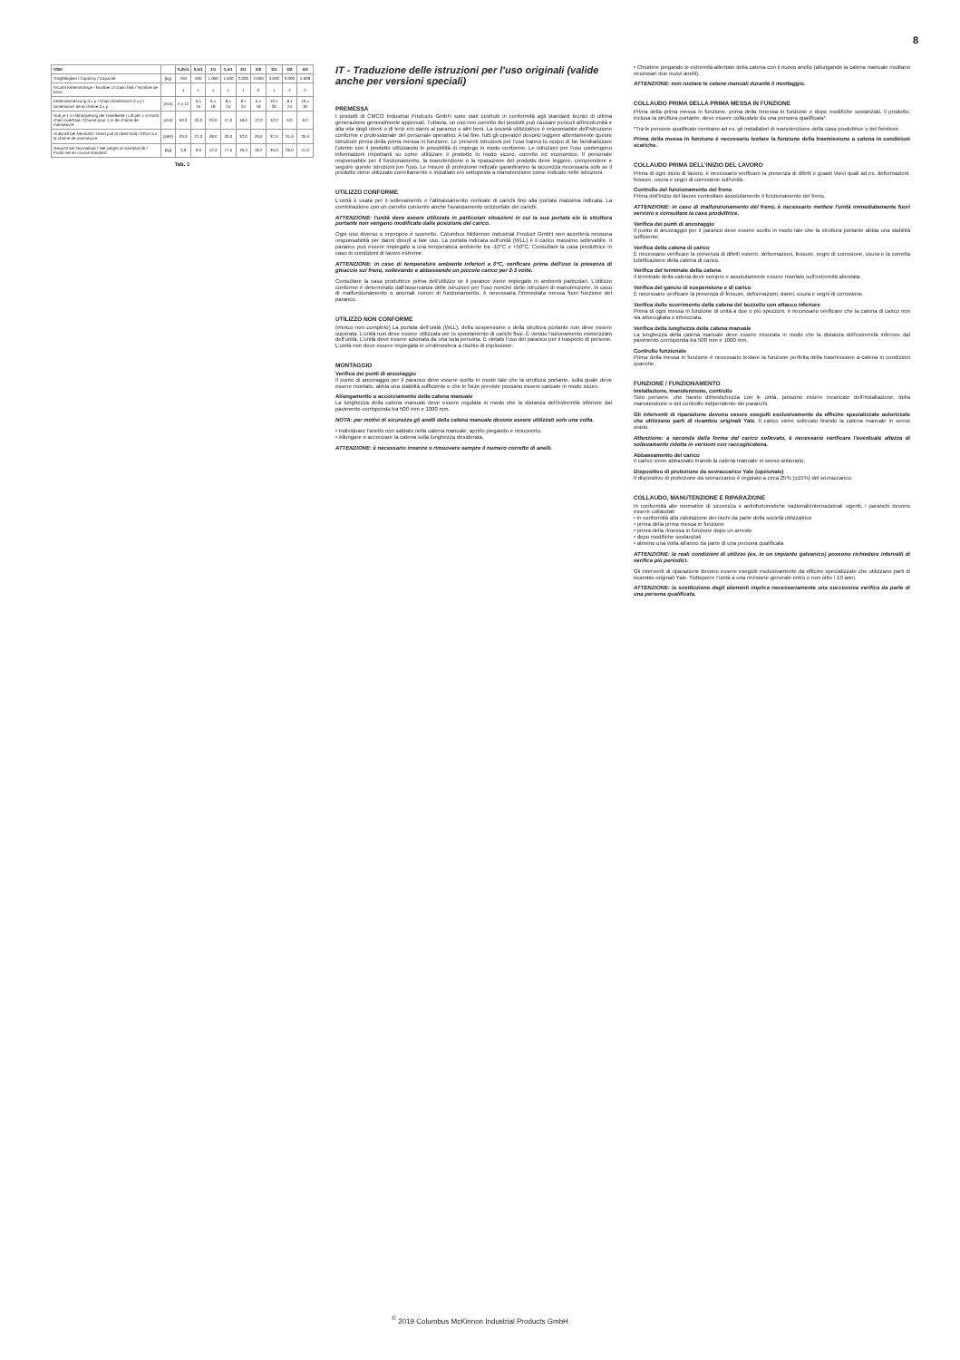8
| VSIII | | 0,25/1 | 0,5/1 | 1/1 | 1,5/1 | 2/1 | 2/2 | 3/1 | 3/2 | 5/2 |
| --- | --- | --- | --- | --- | --- | --- | --- | --- | --- | --- |
| Tragfähigkeit / Capacity / Capacité | [kg] | 250 | 500 | 1.000 | 1.500 | 2.000 | 2.000 | 3.000 | 3.000 | 5.000 |
| Anzahl Kettenstränge / Number of chain falls / Nombre de brins | | 1 | 1 | 1 | 1 | 1 | 2 | 1 | 2 | 2 |
| Kettenabmessung d x p / Chain dimensions d x p / Dimensions de la chaîne d x p | [mm] | 4 x 12 | 5 x 15 | 6 x 18 | 8 x 24 | 8 x 24 | 6 x 18 | 10 x 30 | 8 x 24 | 10 x 30 |
| Hub je 1 m Abhaspelung der Handkette / Lift per 1 m hand chain overhaul / Course pour 1 m de chaîne de manoeuvre | [mm] | 50,0 | 33,0 | 23,0 | 17,0 | 18,0 | 12,0 | 12,0 | 9,0 | 6,0 |
| Hubkraft bei Nennlast / Hand pull at rated load / Effort sur la chaîne de manoeuvre | [daN] | 20,0 | 21,0 | 28,0 | 30,0 | 33,0 | 29,0 | 37,0 | 31,0 | 35,0 |
| Gewicht bei Normalhub / Net weight at standard lift / Poids net en course standard | [kg] | 3,9 | 9,0 | 12,2 | 17,5 | 19,3 | 18,2 | 35,0 | 29,0 | 41,0 |
Tab. 1
IT - Traduzione delle istruzioni per l'uso originali (valide anche per versioni speciali)
PREMESSA
I prodotti di CMCO Industrial Products GmbH sono stati costruiti in conformità agli standard tecnici di ultima generazione generalmente approvati. Tuttavia, un uso non corretto dei prodotti può causare pericoli all'incolumità e alla vita degli utenti o di terzi e/o danni al paranco o altri beni. La società utilizzatrice è responsabile dell'istruzione conforme e professionale del personale operativo. A tal fine, tutti gli operatori devono leggere attentamente queste istruzioni prima della prima messa in funzione. Le presenti istruzioni per l'uso hanno lo scopo di far familiarizzare l'utente con il prodotto utilizzando le possibilità di impiego in modo conforme. Le istruzioni per l'uso contengono informazioni importanti su come utilizzare il prodotto in modo sicuro, corretto ed economico. Il personale responsabile per il funzionamento, la manutenzione o la riparazione del prodotto deve leggere, comprendere e seguire queste istruzioni per l'uso. Le misure di protezione indicate garantiranno la sicurezza necessaria solo se il prodotto viene utilizzato correttamente e installato e/o sottoposto a manutenzione come indicato nelle istruzioni.
UTILIZZO CONFORME
L'unità è usata per il sollevamento e l'abbassamento verticale di carichi fino alla portata massima indicata. La combinazione con un carrello consente anche l'avanzamento orizzontale dei carichi.
ATTENZIONE: l'unità deve essere utilizzata in particolari situazioni in cui la sua portata e/o la struttura portante non vengano modificate dalla posizione del carico.
Ogni uso diverso o improprio è scorretto. Columbus Mckinnon Industrial Product GmbH non accetterà nessuna responsabilità per danni dovuti a tale uso. La portata indicata sull'unità (WLL) è il carico massimo sollevabile. Il paranco può essere impiegato a una temperatura ambiente tra -10°C e +50°C. Consultare la casa produttrice in caso di condizioni di lavoro estreme.
ATTENZIONE: in caso di temperature ambiente inferiori a 0°C, verificare prima dell'uso la presenza di ghiaccio sul freno, sollevando e abbassando un piccolo carico per 2-3 volte.
Consultare la casa produttrice prima dell'utilizzo se il paranco viene impiegato in ambienti particolari. L'utilizzo conforme è determinato dall'osservanza delle istruzioni per l'uso nonché delle istruzioni di manutenzione. In caso di malfunzionamento o anomali rumori di funzionamento, è necessaria l'immediata messa fuori funzione del paranco.
UTILIZZO NON CONFORME
(elenco non completo) La portata dell'unità (WLL), della sospensione o della struttura portante non deve essere superata. L'unità non deve essere utilizzata per lo spostamento di carichi fissi. È vietato l'azionamento motorizzato dell'unità. L'unità deve essere azionata da una sola persona. È vietato l'uso del paranco per il trasporto di persone. L'unità non deve essere impiegata in un'atmosfera a rischio di esplosione.
MONTAGGIO
Verifica dei punti di ancoraggio
Il punto di ancoraggio per il paranco deve essere scelto in modo tale che la struttura portante, sulla quale deve essere montato, abbia una stabilità sufficiente e che le forze previste possano essere caricate in modo sicuro.
Allungamento o accorciamento della catena manuale
La lunghezza della catena manuale deve essere regolata in modo che la distanza dell'estremità inferiore dal pavimento corrisponda tra 500 mm e 1000 mm.
NOTA: per motivi di sicurezza gli anelli della catena manuale devono essere utilizzati solo una volta.
• Individuare l'anello non saldato nella catena manuale, aprirlo piegando e rimuoverlo.
• Allungare o accorciare la catena sulla lunghezza desiderata.
ATTENZIONE: è necessario inserire o rimuovere sempre il numero corretto di anelli.
• Chiudere piegando le estremità allentate della catena con il nuovo anello (allungando la catena manuale risultano necessari due nuovi anelli).
ATTENZIONE: non ruotare le catene manuali durante il montaggio.
COLLAUDO PRIMA DELLA PRIMA MESSA IN FUNZIONE
Prima della prima messa in funzione, prima della rimessa in funzione e dopo modifiche sostanziali, il prodotto, inclusa la struttura portante, deve essere collaudato da una persona qualificata*.
*Tra le persone qualificate rientrano ad es. gli installatori di manutenzione della casa produttrice o del fornitore.
Prima della messa in funzione è necessario testare la funzione della trasmissione a catena in condizioni scariche.
COLLAUDO PRIMA DELL'INIZIO DEL LAVORO
Prima di ogni inizio di lavoro, è necessario verificare la presenza di difetti e guasti visivi quali ad es. deformazioni, fessure, usura e segni di corrosione sull'unità.
Controllo del funzionamento del freno
Prima dell'inizio del lavoro controllare assolutamente il funzionamento del freno.
ATTENZIONE: in caso di malfunzionamento del freno, è necessario mettere l'unità immediatamente fuori servizio e consultare la casa produttrice.
Verifica dei punti di ancoraggio
Il punto di ancoraggio per il paranco deve essere scelto in modo tale che la struttura portante abbia una stabilità sufficiente.
Verifica della catena di carico
È necessario verificare la presenza di difetti esterni, deformazioni, fessure, segni di corrosione, usura e la corretta lubrificazione della catena di carico.
Verifica del terminale della catena
Il terminale della catena deve sempre e assolutamente essere montato sull'estremità allentata.
Verifica del gancio di sospensione e di carico
È necessario verificare la presenza di fessure, deformazioni, danni, usura e segni di corrosione.
Verifica dello scorrimento della catena del bozzello con attacco inferiore
Prima di ogni messa in funzione di unità a due o più spezzoni, è necessario verificare che la catena di carico non sia attorcigliata o intrecciata.
Verifica della lunghezza della catena manuale
La lunghezza della catena manuale deve essere misurata in modo che la distanza dell'estremità inferiore dal pavimento corrisponda tra 500 mm e 1000 mm.
Controllo funzionale
Prima della messa in funzione è necessario testare la funzione perfetta della trasmissione a catena in condizioni scariche.
FUNZIONE / FUNZIONAMENTO
Installazione, manutenzione, controllo
Solo persone, che hanno dimestichezza con le unità, possono essere incaricate dell'installazione, della manutenzione o del controllo indipendente dei paranchi.
Gli interventi di riparazione devono essere eseguiti esclusivamente da officine specializzate autorizzate che utilizzano parti di ricambio originali Yale. Il carico viene sollevato tirando la catena manuale in senso orario.
Attenzione: a seconda della forma del carico sollevato, è necessario verificare l'eventuale altezza di sollevamento ridotta in versioni con raccoglicatena.
Abbassamento del carico
Il carico viene abbassato tirando la catena manuale in senso antiorario.
Dispositivo di protezione da sovraccarico Yale (opzionale)
Il dispositivo di protezione da sovraccarico è regolato a circa 25% (±15%) del sovraccarico.
COLLAUDO, MANUTENZIONE E RIPARAZIONE
In conformità alle normative di sicurezza e antinfortunistiche nazionali/internazionali vigenti, i paranchi devono essere collaudati
• in conformità alla valutazione dei rischi da parte della società utilizzatrice
• prima della prima messa in funzione
• prima della rimessa in funzione dopo un arresto
• dopo modifiche sostanziali
• almeno una volta all'anno da parte di una persona qualificata
ATTENZIONE: le reali condizioni di utilizzo (es. in un impianto galvanico) possono richiedere intervalli di verifica più periodici.
Gli interventi di riparazione devono essere eseguiti esclusivamente da officine specializzate che utilizzano parti di ricambio originali Yale. Sottoporre l'unità a una revisione generale entro e non oltre i 10 anni.
ATTENZIONE: la sostituzione degli elementi implica necessariamente una successiva verifica da parte di una persona qualificata.
<sup>©</sup> 2019 Columbus McKinnon Industrial Products GmbH